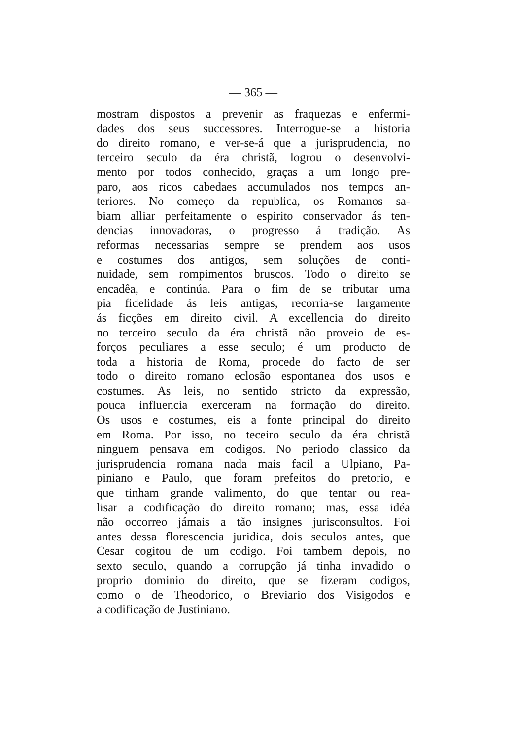— 365 —
mostram dispostos a prevenir as fraquezas e enfermi-
dades dos seus successores. Interrogue-se a historia
do direito romano, e ver-se-á que a jurisprudencia, no
terceiro seculo da éra christã, logrou o desenvolvi-
mento por todos conhecido, graças a um longo pre-
paro, aos ricos cabedaes accumulados nos tempos an-
teriores. No começo da republica, os Romanos sa-
biam alliar perfeitamente o espirito conservador ás ten-
dencias innovadoras, o progresso á tradição. As
reformas necessarias sempre se prendem aos usos
e costumes dos antigos, sem soluções de conti-
nuidade, sem rompimentos bruscos. Todo o direito se
encadêa, e continúa. Para o fim de se tributar uma
pia fidelidade ás leis antigas, recorria-se largamente
ás ficções em direito civil. A excellencia do direito
no terceiro seculo da éra christã não proveio de es-
forços peculiares a esse seculo; é um producto de
toda a historia de Roma, procede do facto de ser
todo o direito romano eclosão espontanea dos usos e
costumes. As leis, no sentido stricto da expressão,
pouca influencia exerceram na formação do direito.
Os usos e costumes, eis a fonte principal do direito
em Roma. Por isso, no teceiro seculo da éra christã
ninguem pensava em codigos. No periodo classico da
jurisprudencia romana nada mais facil a Ulpiano, Pa-
piniano e Paulo, que foram prefeitos do pretorio, e
que tinham grande valimento, do que tentar ou rea-
lisar a codificação do direito romano; mas, essa idéa
não occorreo jámais a tão insignes jurisconsultos. Foi
antes dessa florescencia juridica, dois seculos antes, que
Cesar cogitou de um codigo. Foi tambem depois, no
sexto seculo, quando a corrupção já tinha invadido o
proprio dominio do direito, que se fizeram codigos,
como o de Theodorico, o Breviario dos Visigodos e
a codificação de Justiniano.